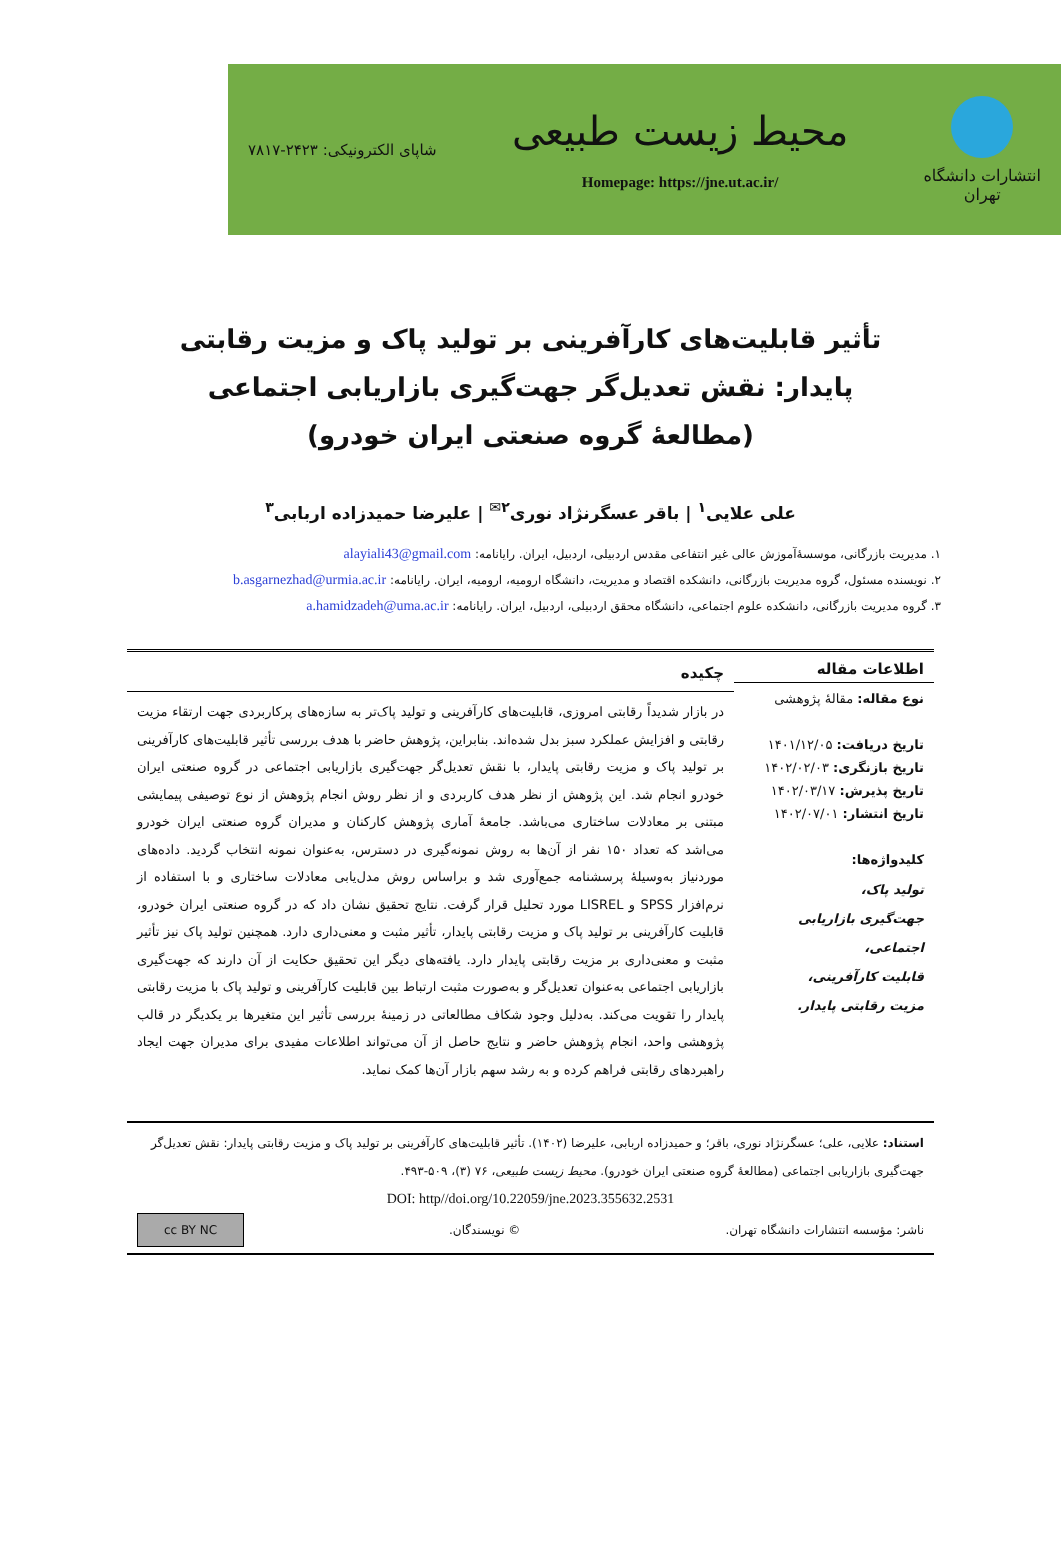انتشارات دانشگاه
تهران
محیط زیست طبیعی
Homepage: https://jne.ut.ac.ir/
شاپای الکترونیکی: ۲۴۲۳-۷۸۱۷
تأثیر قابلیت‌های کارآفرینی بر تولید پاک و مزیت رقابتی پایدار: نقش تعدیل‌گر جهت‌گیری بازاریابی اجتماعی
(مطالعۀ گروه صنعتی ایران خودرو)
علی علایی<sup>۱</sup> | باقر عسگرنژاد نوری<sup>۲✉</sup> | علیرضا حمیدزاده اربابی<sup>۳</sup>
۱. مدیریت بازرگانی، موسسۀآموزش عالی غیر انتفاعی مقدس اردبیلی، اردبیل، ایران. رایانامه: alayiali43@gmail.com
۲. نویسنده مسئول، گروه مدیریت بازرگانی، دانشکده اقتصاد و مدیریت، دانشگاه ارومیه، ارومیه، ایران. رایانامه: b.asgarnezhad@urmia.ac.ir
۳. گروه مدیریت بازرگانی، دانشکده علوم اجتماعی، دانشگاه محقق اردبیلی، اردبیل، ایران. رایانامه: a.hamidzadeh@uma.ac.ir
اطلاعات مقاله
نوع مقاله: مقالۀ پژوهشی
تاریخ دریافت: ۱۴۰۱/۱۲/۰۵
تاریخ بازنگری: ۱۴۰۲/۰۲/۰۳
تاریخ پذیرش: ۱۴۰۲/۰۳/۱۷
تاریخ انتشار: ۱۴۰۲/۰۷/۰۱
کلیدواژه‌ها:
تولید پاک،
جهت‌گیری بازاریابی اجتماعی،
قابلیت کارآفرینی،
مزیت رقابتی پایدار.
چکیده
در بازار شدیداً رقابتی امروزی، قابلیت‌های کارآفرینی و تولید پاک‌تر به سازه‌های پرکاربردی جهت ارتقاء مزیت رقابتی و افزایش عملکرد سبز بدل شده‌اند. بنابراین، پژوهش حاضر با هدف بررسی تأثیر قابلیت‌های کارآفرینی بر تولید پاک و مزیت رقابتی پایدار، با نقش تعدیل‌گر جهت‌گیری بازاریابی اجتماعی در گروه صنعتی ایران خودرو انجام شد. این پژوهش از نظر هدف کاربردی و از نظر روش انجام پژوهش از نوع توصیفی پیمایشی مبتنی بر معادلات ساختاری می‌باشد. جامعۀ آماری پژوهش کارکنان و مدیران گروه صنعتی ایران خودرو می‌اشد که تعداد ۱۵۰ نفر از آن‌ها به روش نمونه‌گیری در دسترس، به‌عنوان نمونه انتخاب گردید. داده‌های موردنیاز به‌وسیلۀ پرسشنامه جمع‌آوری شد و براساس روش مدل‌یابی معادلات ساختاری و با استفاده از نرم‌افزار SPSS و LISREL مورد تحلیل قرار گرفت. نتایج تحقیق نشان داد که در گروه صنعتی ایران خودرو، قابلیت کارآفرینی بر تولید پاک و مزیت رقابتی پایدار، تأثیر مثبت و معنی‌داری دارد. همچنین تولید پاک نیز تأثیر مثبت و معنی‌داری بر مزیت رقابتی پایدار دارد. یافته‌های دیگر این تحقیق حکایت از آن دارند که جهت‌گیری بازاریابی اجتماعی به‌عنوان تعدیل‌گر و به‌صورت مثبت ارتباط بین قابلیت کارآفرینی و تولید پاک با مزیت رقابتی پایدار را تقویت می‌کند. به‌دلیل وجود شکاف مطالعاتی در زمینۀ بررسی تأثیر این متغیرها بر یکدیگر در قالب پژوهشی واحد، انجام پژوهش حاضر و نتایج حاصل از آن می‌تواند اطلاعات مفیدی برای مدیران جهت ایجاد راهبردهای رقابتی فراهم کرده و به رشد سهم بازار آن‌ها کمک نماید.
استناد: علایی، علی؛ عسگرنژاد نوری، باقر؛ و حمیدزاده اربابی، علیرضا (۱۴۰۲). تأثیر قابلیت‌های کارآفرینی بر تولید پاک و مزیت رقابتی پایدار: نقش تعدیل‌گر جهت‌گیری بازاریابی اجتماعی (مطالعۀ گروه صنعتی ایران خودرو). محیط زیست طبیعی، ۷۶ (۳)، ۵۰۹-۴۹۳.
DOI: http//doi.org/10.22059/jne.2023.355632.2531
ناشر: مؤسسه انتشارات دانشگاه تهران. © نویسندگان. cc BY NC